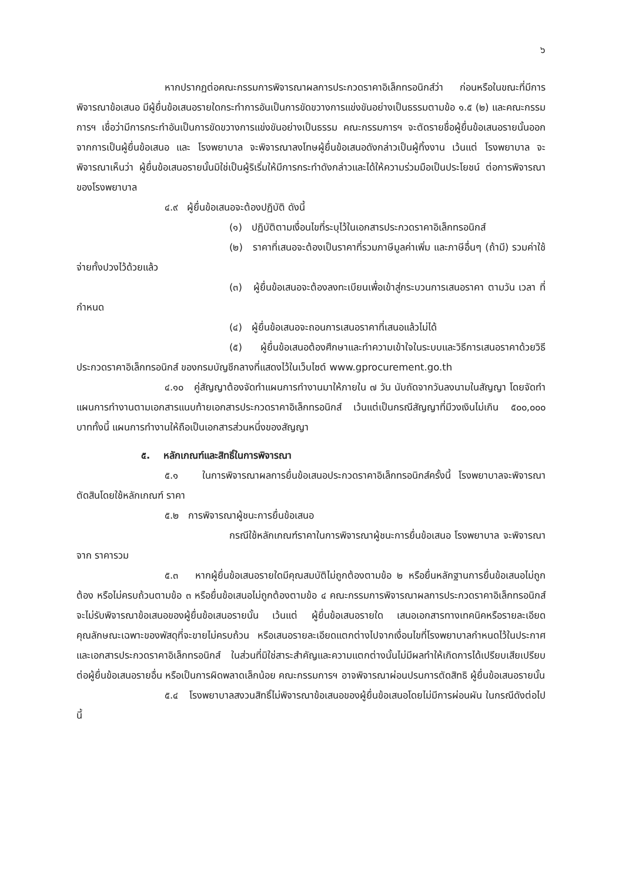๖
หากปรากฏต่อคณะกรรมการพิจารณาผลการประกวดราคาอิเล็กทรอนิกส์ว่า ก่อนหรือในขณะที่มีการพิจารณาข้อเสนอ มีผู้ยื่นข้อเสนอรายใดกระทำการอันเป็นการขัดขวางการแข่งขันอย่างเป็นธรรมตามข้อ ๑.๕ (๒) และคณะกรรมการฯ เชื่อว่ามีการกระทำอันเป็นการขัดขวางการแข่งขันอย่างเป็นธรรม คณะกรรมการฯ จะตัดรายชื่อผู้ยื่นข้อเสนอรายนั้นออกจากการเป็นผู้ยื่นข้อเสนอ และ โรงพยาบาล จะพิจารณาลงโทษผู้ยื่นข้อเสนอดังกล่าวเป็นผู้ทิ้งงาน เว้นแต่ โรงพยาบาล จะพิจารณาเห็นว่า ผู้ยื่นข้อเสนอรายนั้นมิใช่เป็นผู้ริเริ่มให้มีการกระทำดังกล่าวและได้ให้ความร่วมมือเป็นประโยชน์ ต่อการพิจารณาของโรงพยาบาล
๔.๙ ผู้ยื่นข้อเสนอจะต้องปฏิบัติ ดังนี้
(๑) ปฏิบัติตามเงื่อนไขที่ระบุไว้ในเอกสารประกวดราคาอิเล็กทรอนิกส์
(๒) ราคาที่เสนอจะต้องเป็นราคาที่รวมภาษีมูลค่าเพิ่ม และภาษีอื่นๆ (ถ้ามี) รวมค่าใช้จ่ายทั้งปวงไว้ด้วยแล้ว
(๓) ผู้ยื่นข้อเสนอจะต้องลงทะเบียนเพื่อเข้าสู่กระบวนการเสนอราคา ตามวัน เวลา ที่กำหนด
(๔) ผู้ยื่นข้อเสนอจะถอนการเสนอราคาที่เสนอแล้วไม่ได้
(๕) ผู้ยื่นข้อเสนอต้องศึกษาและทำความเข้าใจในระบบและวิธีการเสนอราคาด้วยวิธีประกวดราคาอิเล็กทรอนิกส์ ของกรมบัญชีกลางที่แสดงไว้ในเว็บไซต์ www.gprocurement.go.th
๔.๑๐ คู่สัญญาต้องจัดทำแผนการทำงานมาให้ภายใน ๗ วัน นับถัดจากวันลงนามในสัญญา โดยจัดทำแผนการทำงานตามเอกสารแนบท้ายเอกสารประกวดราคาอิเล็กทรอนิกส์ เว้นแต่เป็นกรณีสัญญาที่มีวงเงินไม่เกิน ๕๐๐,๐๐๐ บาททั้งนี้ แผนการทำงานให้ถือเป็นเอกสารส่วนหนึ่งของสัญญา
๕. หลักเกณฑ์และสิทธิ์ในการพิจารณา
๕.๑ ในการพิจารณาผลการยื่นข้อเสนอประกวดราคาอิเล็กทรอนิกส์ครั้งนี้ โรงพยาบาลจะพิจารณาตัดสินโดยใช้หลักเกณฑ์ ราคา
๕.๒ การพิจารณาผู้ชนะการยื่นข้อเสนอ
กรณีใช้หลักเกณฑ์ราคาในการพิจารณาผู้ชนะการยื่นข้อเสนอ โรงพยาบาล จะพิจารณาจาก ราคารวม
๕.๓ หากผู้ยื่นข้อเสนอรายใดมีคุณสมบัติไม่ถูกต้องตามข้อ ๒ หรือยื่นหลักฐานการยื่นข้อเสนอไม่ถูกต้อง หรือไม่ครบถ้วนตามข้อ ๓ หรือยื่นข้อเสนอไม่ถูกต้องตามข้อ ๔ คณะกรรมการพิจารณาผลการประกวดราคาอิเล็กทรอนิกส์จะไม่รับพิจารณาข้อเสนอของผู้ยื่นข้อเสนอรายนั้น เว้นแต่ ผู้ยื่นข้อเสนอรายใด เสนอเอกสารทางเทคนิคหรือรายละเอียดคุณลักษณะเฉพาะของพัสดุที่จะขายไม่ครบถ้วน หรือเสนอรายละเอียดแตกต่างไปจากเงื่อนไขที่โรงพยาบาลกำหนดไว้ในประกาศและเอกสารประกวดราคาอิเล็กทรอนิกส์ ในส่วนที่มิใช่สาระสำคัญและความแตกต่างนั้นไม่มีผลทำให้เกิดการได้เปรียบเสียเปรียบ ต่อผู้ยื่นข้อเสนอรายอื่น หรือเป็นการผิดพลาดเล็กน้อย คณะกรรมการฯ อาจพิจารณาผ่อนปรนการตัดสิทธิ ผู้ยื่นข้อเสนอรายนั้น
๕.๔ โรงพยาบาลสงวนสิทธิ์ไม่พิจารณาข้อเสนอของผู้ยื่นข้อเสนอโดยไม่มีการผ่อนผัน ในกรณีดังต่อไปนี้